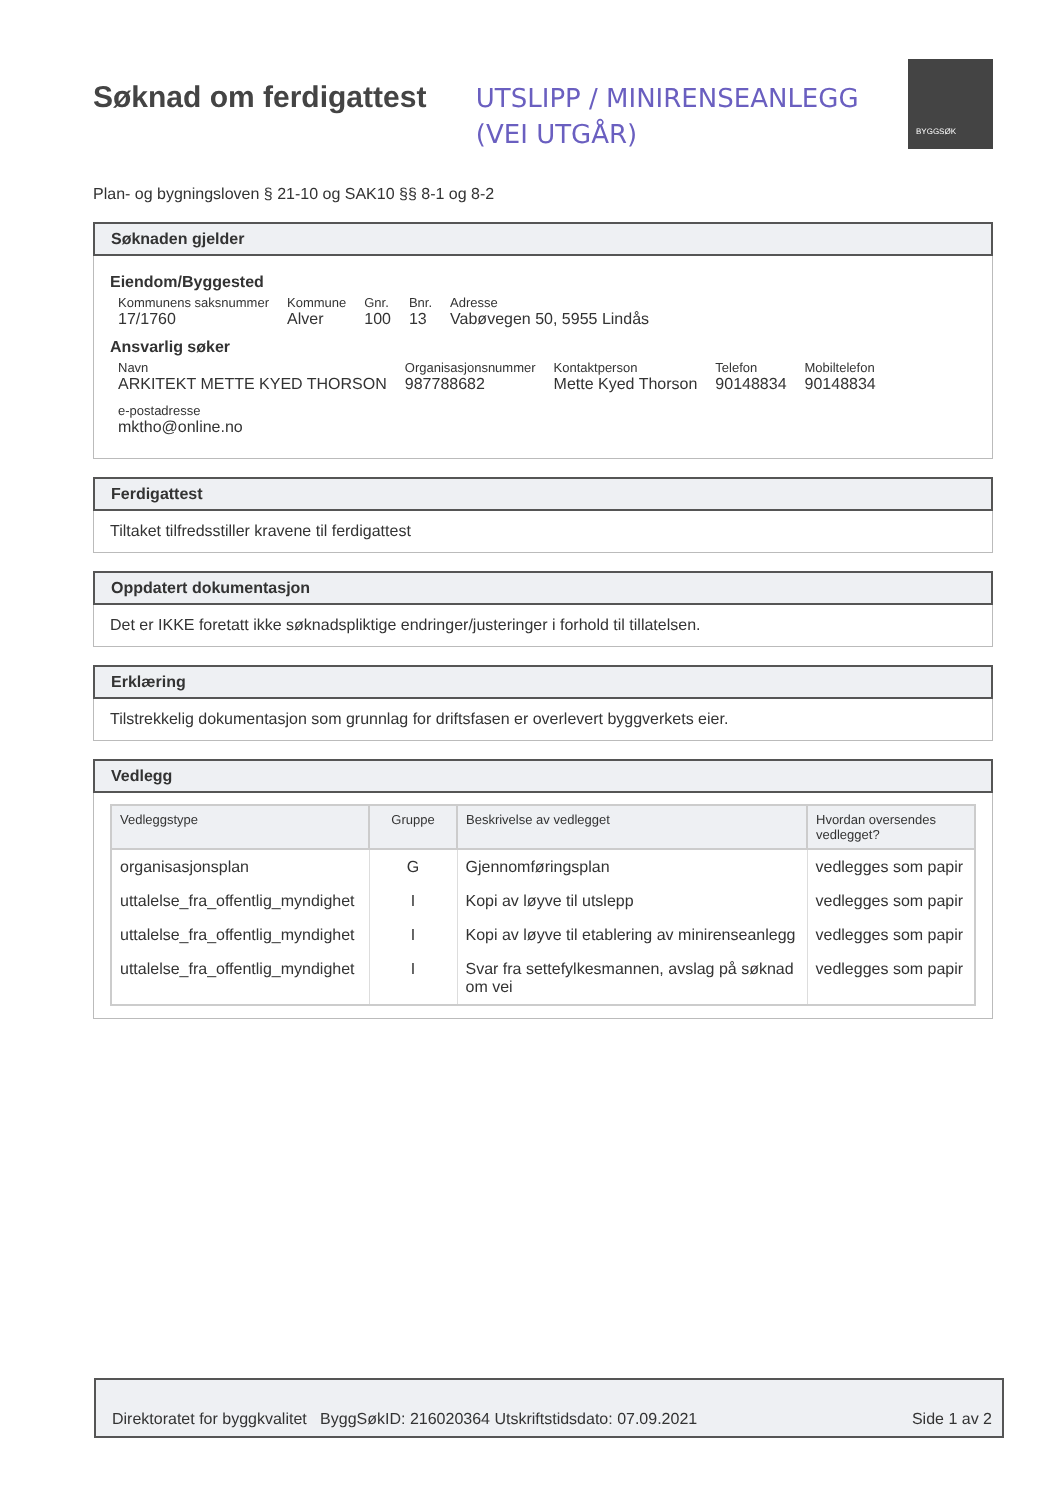Søknad om ferdigattest
UTSLIPP / MINIRENSEANLEGG
(VEI UTGÅR)
BYGGSØK
Plan- og bygningsloven § 21-10 og SAK10 §§ 8-1 og 8-2
Søknaden gjelder
Eiendom/Byggested
Kommunens saksnummer
17/1760
Kommune
Alver
Gnr.
100
Bnr.
13
Adresse
Vabøvegen 50, 5955 Lindås
Ansvarlig søker
Navn
ARKITEKT METTE KYED THORSON
Organisasjonsnummer
987788682
Kontaktperson
Mette Kyed Thorson
Telefon
90148834
Mobiltelefon
90148834
e-postadresse
mktho@online.no
Ferdigattest
Tiltaket tilfredsstiller kravene til ferdigattest
Oppdatert dokumentasjon
Det er IKKE foretatt ikke søknadspliktige endringer/justeringer i forhold til tillatelsen.
Erklæring
Tilstrekkelig dokumentasjon som grunnlag for driftsfasen er overlevert byggverkets eier.
Vedlegg
| Vedleggstype | Gruppe | Beskrivelse av vedlegget | Hvordan oversendes vedlegget? |
| --- | --- | --- | --- |
| organisasjonsplan | G | Gjennomføringsplan | vedlegges som papir |
| uttalelse_fra_offentlig_myndighet | I | Kopi av løyve til utslepp | vedlegges som papir |
| uttalelse_fra_offentlig_myndighet | I | Kopi av løyve til etablering av minirenseanlegg | vedlegges som papir |
| uttalelse_fra_offentlig_myndighet | I | Svar fra settefylkesmannen, avslag på søknad om vei | vedlegges som papir |
Direktoratet for byggkvalitet ByggSøkID: 216020364 Utskriftstidsdato: 07.09.2021 Side 1 av 2